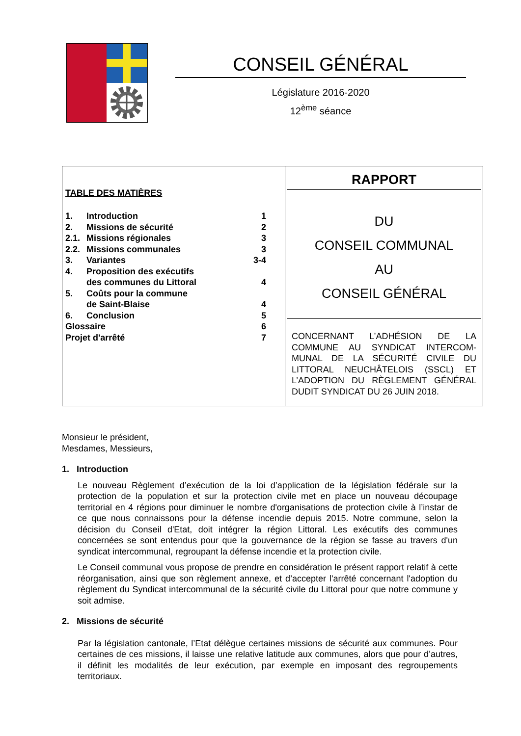CONSEIL GÉNÉRAL
Législature 2016-2020
12<sup>ème</sup> séance
TABLE DES MATIÈRES
| 1. | Introduction | 1 |
| 2. | Missions de sécurité | 2 |
| 2.1. | Missions régionales | 3 |
| 2.2. | Missions communales | 3 |
| 3. | Variantes | 3-4 |
| 4. | Proposition des exécutifs des communes du Littoral | 4 |
| 5. | Coûts pour la commune de Saint-Blaise | 4 |
| 6. | Conclusion | 5 |
| Glossaire | | 6 |
| Projet d'arrêté | | 7 |
RAPPORT
DU
CONSEIL COMMUNAL
AU
CONSEIL GÉNÉRAL
CONCERNANT L’ADHÉSION DE LA COMMUNE AU SYNDICAT INTERCOM­MUNAL DE LA SÉCURITÉ CIVILE DU LITTORAL NEUCHÂTELOIS (SSCL) ET L’ADOPTION DU RÈGLEMENT GÉNÉRAL DUDIT SYNDICAT DU 26 JUIN 2018.
Monsieur le président,
Mesdames, Messieurs,
1. Introduction
Le nouveau Règlement d’exécution de la loi d’application de la législation fédérale sur la protection de la population et sur la protection civile met en place un nouveau découpage territorial en 4 régions pour diminuer le nombre d'organisations de protection civile à l’instar de ce que nous connaissons pour la défense incendie depuis 2015. Notre commune, selon la décision du Conseil d'Etat, doit intégrer la région Littoral. Les exécutifs des communes concernées se sont entendus pour que la gouvernance de la région se fasse au travers d'un syndicat intercommunal, regroupant la défense incendie et la protection civile.
Le Conseil communal vous propose de prendre en considération le présent rapport relatif à cette réorganisation, ainsi que son règlement annexe, et d’accepter l'arrêté concernant l'adoption du règlement du Syndicat intercommunal de la sécurité civile du Littoral pour que notre commune y soit admise.
2. Missions de sécurité
Par la législation cantonale, l’Etat délègue certaines missions de sécurité aux communes. Pour certaines de ces missions, il laisse une relative latitude aux communes, alors que pour d’autres, il définit les modalités de leur exécution, par exemple en imposant des regroupements territoriaux.